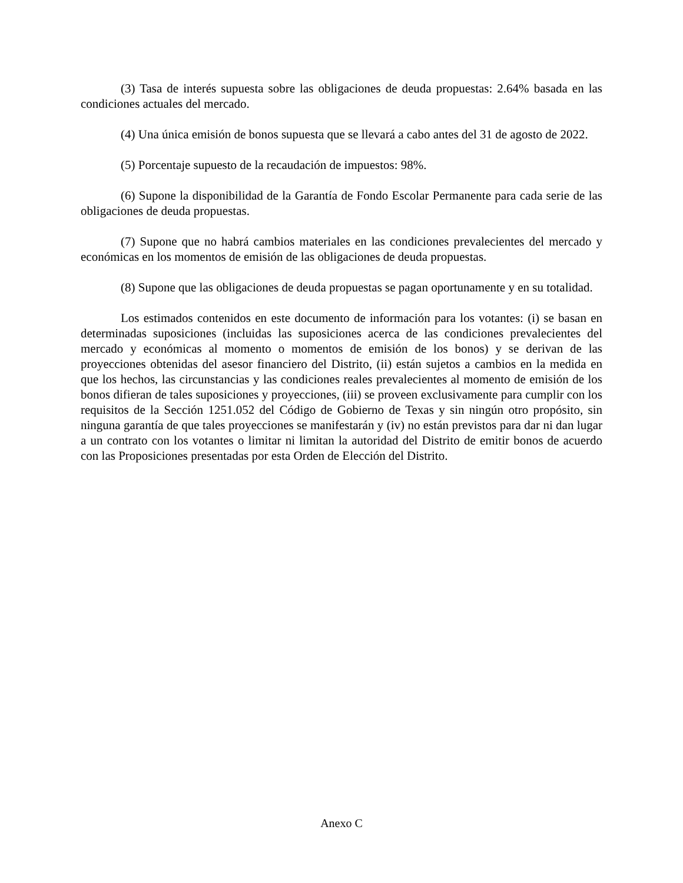(3) Tasa de interés supuesta sobre las obligaciones de deuda propuestas: 2.64% basada en las condiciones actuales del mercado.
(4) Una única emisión de bonos supuesta que se llevará a cabo antes del 31 de agosto de 2022.
(5) Porcentaje supuesto de la recaudación de impuestos: 98%.
(6) Supone la disponibilidad de la Garantía de Fondo Escolar Permanente para cada serie de las obligaciones de deuda propuestas.
(7) Supone que no habrá cambios materiales en las condiciones prevalecientes del mercado y económicas en los momentos de emisión de las obligaciones de deuda propuestas.
(8) Supone que las obligaciones de deuda propuestas se pagan oportunamente y en su totalidad.
Los estimados contenidos en este documento de información para los votantes: (i) se basan en determinadas suposiciones (incluidas las suposiciones acerca de las condiciones prevalecientes del mercado y económicas al momento o momentos de emisión de los bonos) y se derivan de las proyecciones obtenidas del asesor financiero del Distrito, (ii) están sujetos a cambios en la medida en que los hechos, las circunstancias y las condiciones reales prevalecientes al momento de emisión de los bonos difieran de tales suposiciones y proyecciones, (iii) se proveen exclusivamente para cumplir con los requisitos de la Sección 1251.052 del Código de Gobierno de Texas y sin ningún otro propósito, sin ninguna garantía de que tales proyecciones se manifestarán y (iv) no están previstos para dar ni dan lugar a un contrato con los votantes o limitar ni limitan la autoridad del Distrito de emitir bonos de acuerdo con las Proposiciones presentadas por esta Orden de Elección del Distrito.
Anexo C